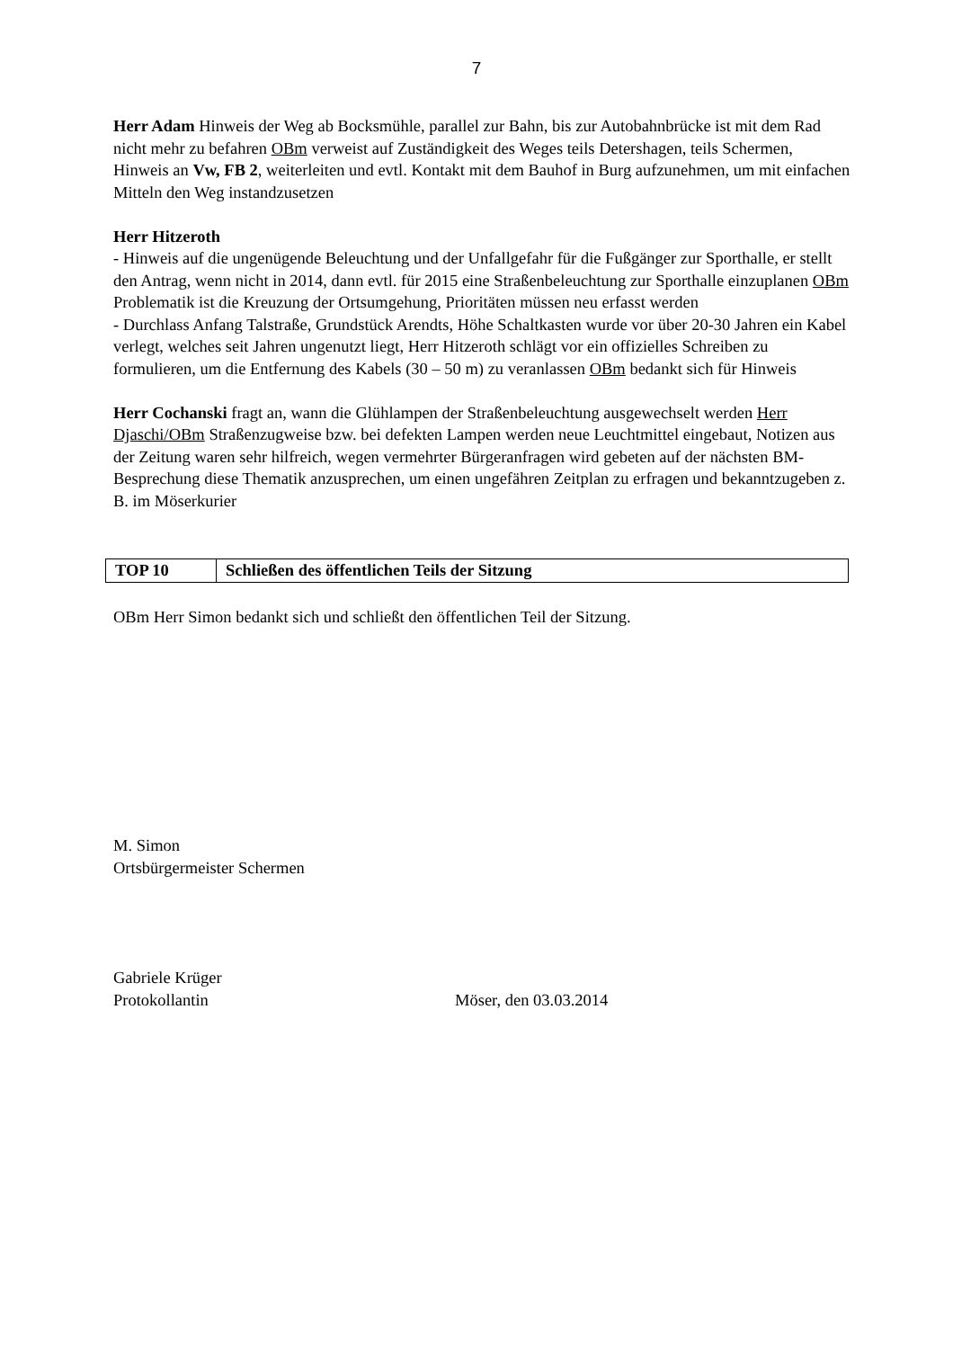7
Herr Adam Hinweis der Weg ab Bocksmühle, parallel zur Bahn, bis zur Autobahnbrücke ist mit dem Rad nicht mehr zu befahren OBm verweist auf Zuständigkeit des Weges teils Detershagen, teils Schermen, Hinweis an Vw, FB 2, weiterleiten und evtl. Kontakt mit dem Bauhof in Burg aufzunehmen, um mit einfachen Mitteln den Weg instandzusetzen
Herr Hitzeroth
- Hinweis auf die ungenügende Beleuchtung und der Unfallgefahr für die Fußgänger zur Sporthalle, er stellt den Antrag, wenn nicht in 2014, dann evtl. für 2015 eine Straßenbeleuchtung zur Sporthalle einzuplanen OBm Problematik ist die Kreuzung der Ortsumgehung, Prioritäten müssen neu erfasst werden
- Durchlass Anfang Talstraße, Grundstück Arendts, Höhe Schaltkasten wurde vor über 20-30 Jahren ein Kabel verlegt, welches seit Jahren ungenutzt liegt, Herr Hitzeroth schlägt vor ein offizielles Schreiben zu formulieren, um die Entfernung des Kabels (30 – 50 m) zu veranlassen OBm bedankt sich für Hinweis
Herr Cochanski fragt an, wann die Glühlampen der Straßenbeleuchtung ausgewechselt werden Herr Djaschi/OBm Straßenzugweise bzw. bei defekten Lampen werden neue Leuchtmittel eingebaut, Notizen aus der Zeitung waren sehr hilfreich, wegen vermehrter Bürgeranfragen wird gebeten auf der nächsten BM-Besprechung diese Thematik anzusprechen, um einen ungefähren Zeitplan zu erfragen und bekanntzugeben z. B. im Möserkurier
| TOP 10 | Schließen des öffentlichen Teils der Sitzung |
OBm Herr Simon bedankt sich und schließt den öffentlichen Teil der Sitzung.
M. Simon
Ortsbürgermeister Schermen
Gabriele Krüger
Protokollantin Möser, den 03.03.2014